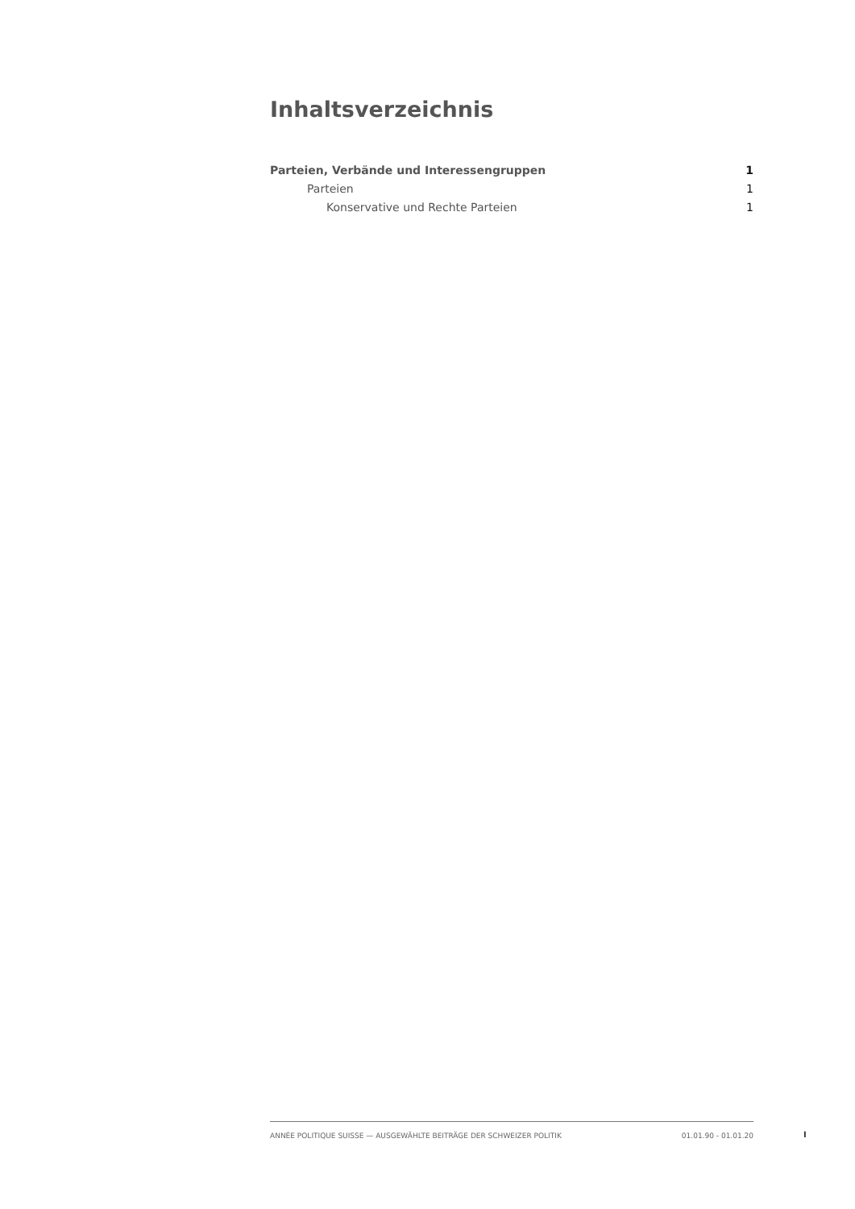Inhaltsverzeichnis
Parteien, Verbände und Interessengruppen 1
Parteien 1
Konservative und Rechte Parteien 1
ANNÉE POLITIQUE SUISSE — AUSGEWÄHLTE BEITRÄGE DER SCHWEIZER POLITIK 01.01.90 - 01.01.20
I